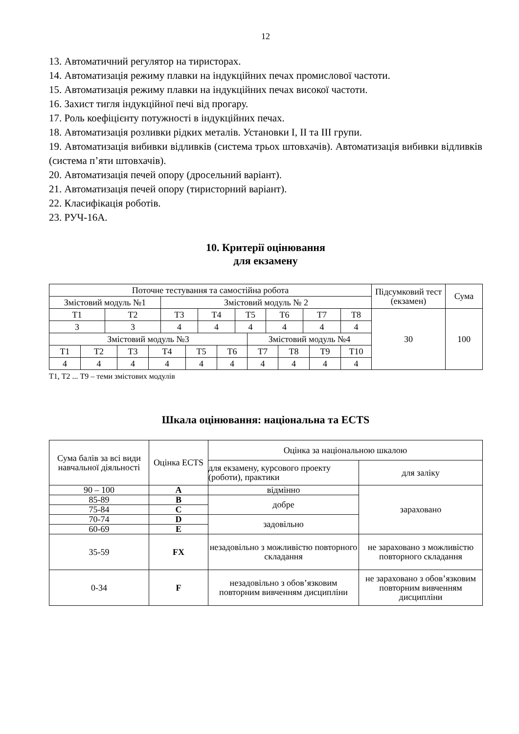12
13. Автоматичний регулятор на тиристорах.
14. Автоматизація режиму плавки на індукційних печах промислової частоти.
15. Автоматизація режиму плавки на індукційних печах високої частоти.
16. Захист тигля індукційної печі від прогару.
17. Роль коефіцієнту потужності в індукційних печах.
18. Автоматизація розливки рідких металів. Установки I, II та III групи.
19. Автоматизація вибивки відливків (система трьох штовхачів). Автоматизація вибивки відливків (система п’яти штовхачів).
20. Автоматизація печей опору (дросельний варіант).
21. Автоматизація печей опору (тиристорний варіант).
22. Класифікація роботів.
23. РУЧ-16А.
10. Критерії оцінювання
для екзамену
| Поточне тестування та самостійна робота | | | | | | | | | | | | | | | | Підсумковий тест (екзамен) | Сума |
| Змістовий модуль №1 | | | | | Змістовий модуль № 2 | | | | | | | | | | | | |
| Т1 | | Т2 | | | Т3 | | Т4 | | Т5 | | Т6 | | Т7 | | Т8 | 30 | 100 |
| 3 | | 3 | | | 4 | | 4 | | 4 | | 4 | | 4 | | 4 | | |
| Змістовий модуль №3 | | | | | | | | | | Змістовий модуль №4 | | | | | | | |
| Т1 | Т2 | | Т3 | Т4 | | Т5 | | Т6 | | Т7 | | Т8 | | Т9 | Т10 | | |
| 4 | 4 | | 4 | 4 | | 4 | | 4 | | 4 | | 4 | | 4 | 4 | | |
Т1, Т2 ... Т9 – теми змістових модулів
Шкала оцінювання: національна та ECTS
| Сума балів за всі види навчальної діяльності | Оцінка ECTS | Оцінка за національною шкалою | |
| | | для екзамену, курсового проекту (роботи), практики | для заліку |
| 90 – 100 | A | відмінно | зараховано |
| 85-89 | B | добре | |
| 75-84 | C | | |
| 70-74 | D | задовільно | |
| 60-69 | E | | |
| 35-59 | FX | незадовільно з можливістю повторного складання | не зараховано з можливістю повторного складання |
| 0-34 | F | незадовільно з обов’язковим повторним вивченням дисципліни | не зараховано з обов’язковим повторним вивченням дисципліни |